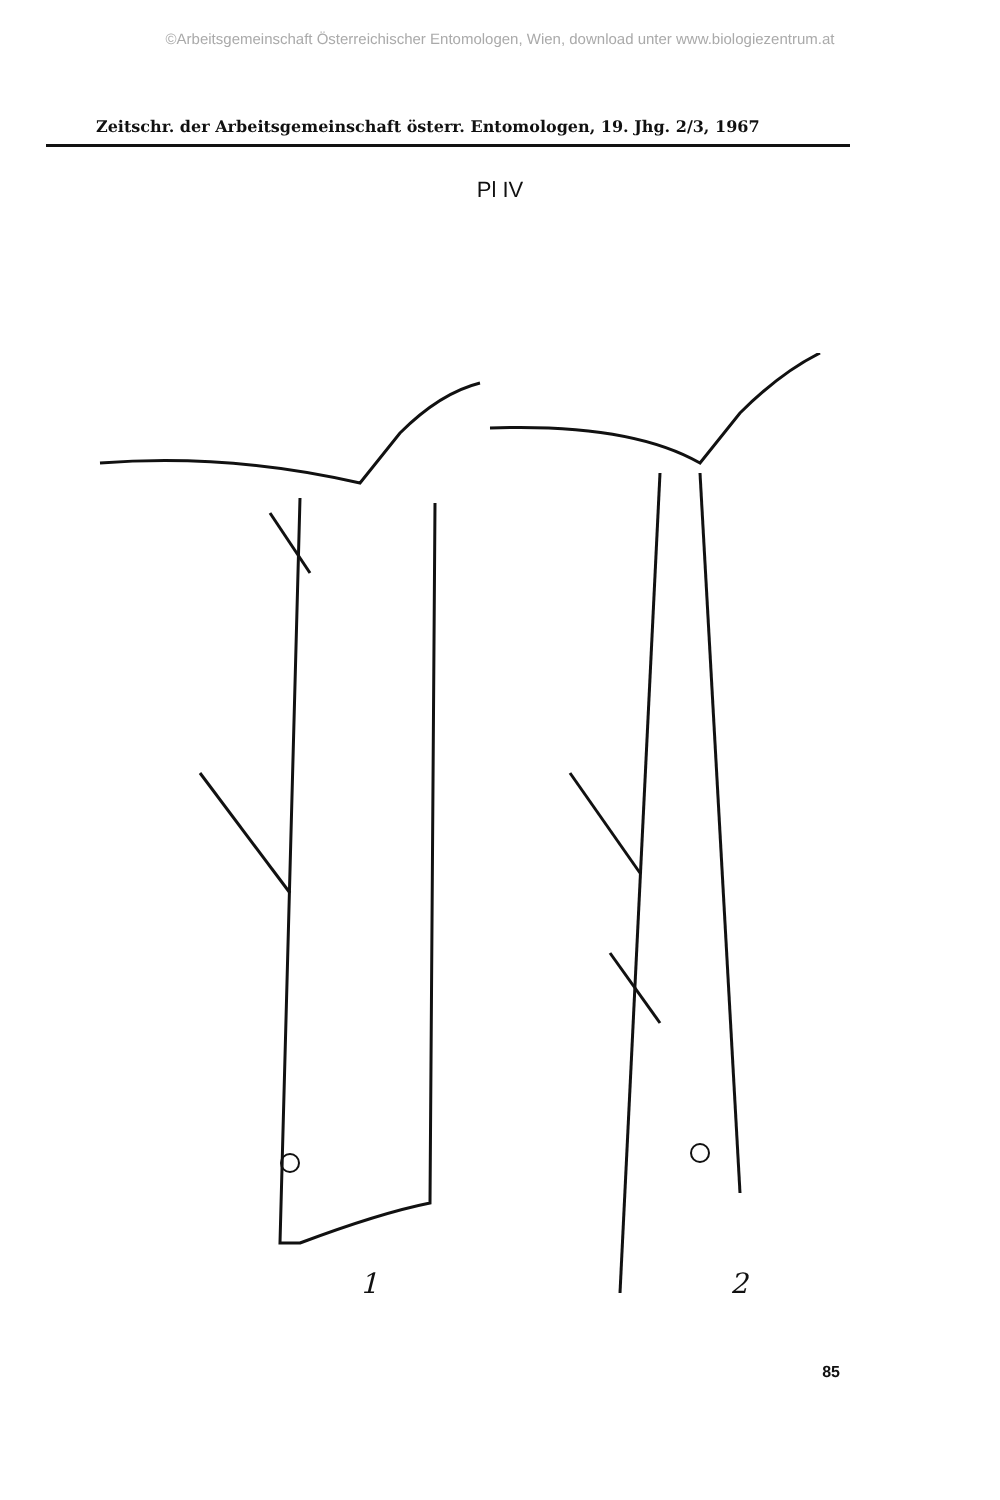©Arbeitsgemeinschaft Österreichischer Entomologen, Wien, download unter www.biologiezentrum.at
Zeitschr. der Arbeitsgemeinschaft österr. Entomologen, 19. Jhg. 2/3, 1967
Pl IV
1
2
85